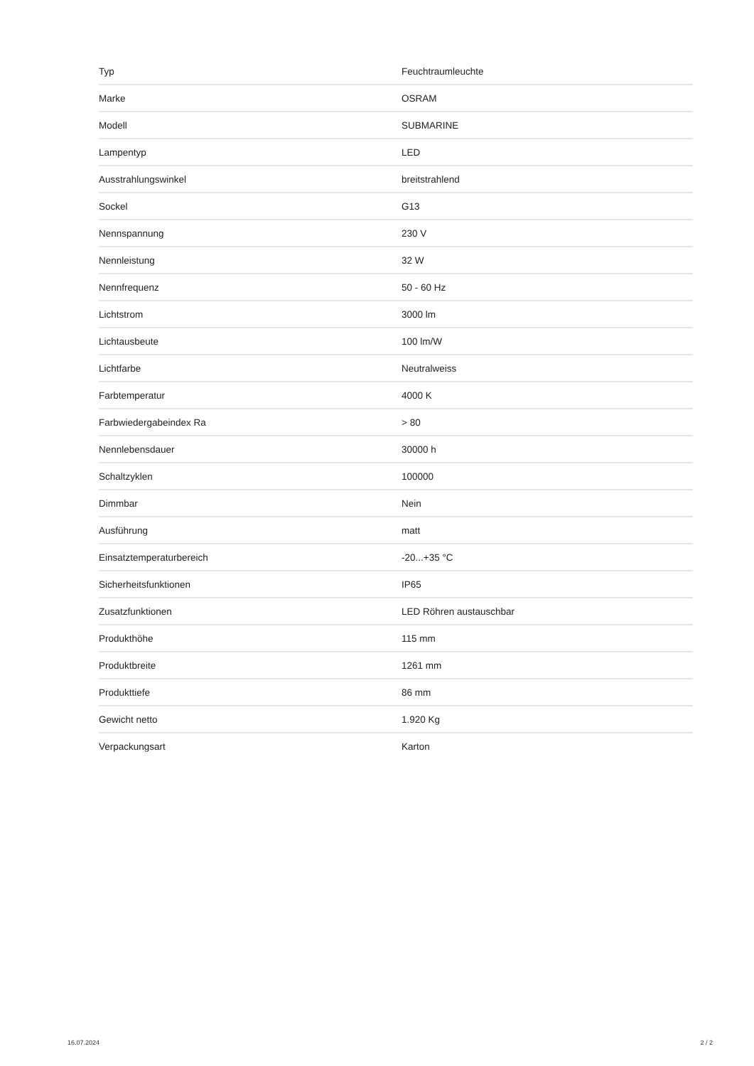| Typ | Feuchtraumleuchte |
| Marke | OSRAM |
| Modell | SUBMARINE |
| Lampentyp | LED |
| Ausstrahlungswinkel | breitstrahlend |
| Sockel | G13 |
| Nennspannung | 230 V |
| Nennleistung | 32 W |
| Nennfrequenz | 50 - 60 Hz |
| Lichtstrom | 3000 lm |
| Lichtausbeute | 100 lm/W |
| Lichtfarbe | Neutralweiss |
| Farbtemperatur | 4000 K |
| Farbwiedergabeindex Ra | > 80 |
| Nennlebensdauer | 30000 h |
| Schaltzyklen | 100000 |
| Dimmbar | Nein |
| Ausführung | matt |
| Einsatztemperaturbereich | -20...+35 °C |
| Sicherheitsfunktionen | IP65 |
| Zusatzfunktionen | LED Röhren austauschbar |
| Produkthöhe | 115 mm |
| Produktbreite | 1261 mm |
| Produkttiefe | 86 mm |
| Gewicht netto | 1.920 Kg |
| Verpackungsart | Karton |
16.07.2024 2 / 2